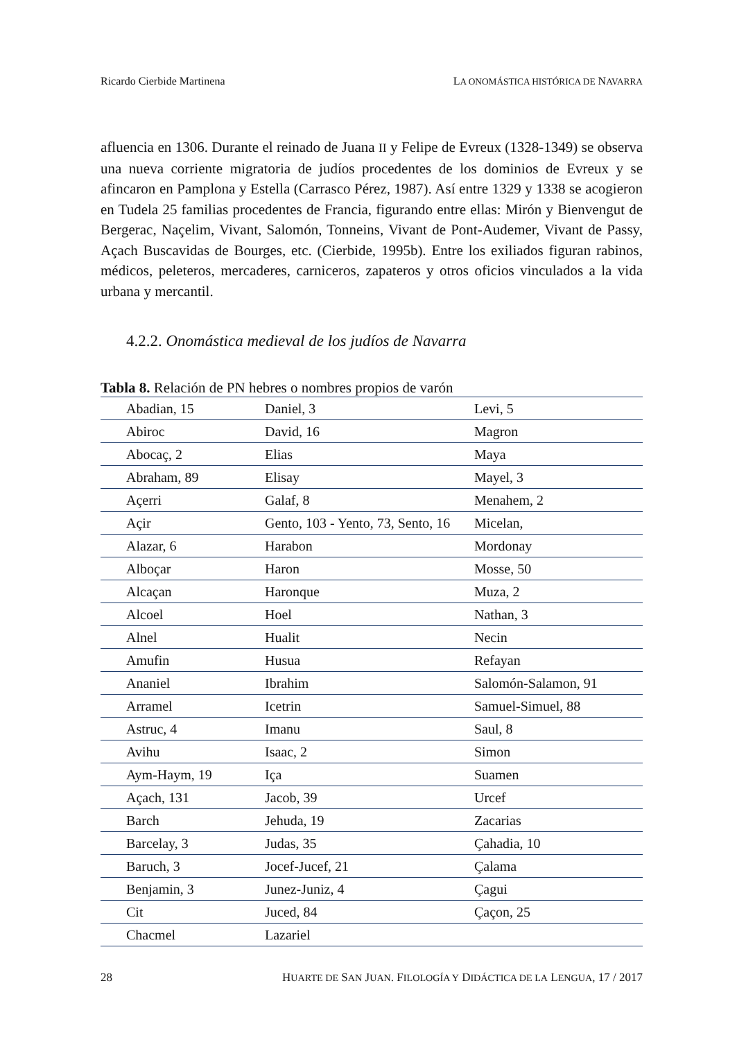Ricardo Cierbide Martinena LA ONOMÁSTICA HISTÓRICA DE NAVARRA
afluencia en 1306. Durante el reinado de Juana II y Felipe de Evreux (1328-1349) se observa una nueva corriente migratoria de judíos procedentes de los dominios de Evreux y se afincaron en Pamplona y Estella (Carrasco Pérez, 1987). Así entre 1329 y 1338 se acogieron en Tudela 25 familias procedentes de Francia, figurando entre ellas: Mirón y Bienvengut de Bergerac, Naçelim, Vivant, Salomón, Tonneins, Vivant de Pont-Audemer, Vivant de Passy, Açach Buscavidas de Bourges, etc. (Cierbide, 1995b). Entre los exiliados figuran rabinos, médicos, peleteros, mercaderes, carniceros, zapateros y otros oficios vinculados a la vida urbana y mercantil.
4.2.2. Onomástica medieval de los judíos de Navarra
Tabla 8. Relación de PN hebres o nombres propios de varón
| Abadian, 15 | Daniel, 3 | Levi, 5 |
| Abiroc | David, 16 | Magron |
| Abocaç, 2 | Elias | Maya |
| Abraham, 89 | Elisay | Mayel, 3 |
| Açerri | Galaf, 8 | Menahem, 2 |
| Açir | Gento, 103 - Yento, 73, Sento, 16 | Micelan, |
| Alazar, 6 | Harabon | Mordonay |
| Alboçar | Haron | Mosse, 50 |
| Alcaçan | Haronque | Muza, 2 |
| Alcoel | Hoel | Nathan, 3 |
| Alnel | Hualit | Necin |
| Amufin | Husua | Refayan |
| Ananiel | Ibrahim | Salomón-Salamon, 91 |
| Arramel | Icetrin | Samuel-Simuel, 88 |
| Astruc, 4 | Imanu | Saul, 8 |
| Avihu | Isaac, 2 | Simon |
| Aym-Haym, 19 | Iça | Suamen |
| Açach, 131 | Jacob, 39 | Urcef |
| Barch | Jehuda, 19 | Zacarias |
| Barcelay, 3 | Judas, 35 | Çahadia, 10 |
| Baruch, 3 | Jocef-Jucef, 21 | Çalama |
| Benjamin, 3 | Junez-Juniz, 4 | Çagui |
| Cit | Juced, 84 | Çaçon, 25 |
| Chacmel | Lazariel | |
28 HUARTE DE SAN JUAN. FILOLOGÍA Y DIDÁCTICA DE LA LENGUA, 17 / 2017